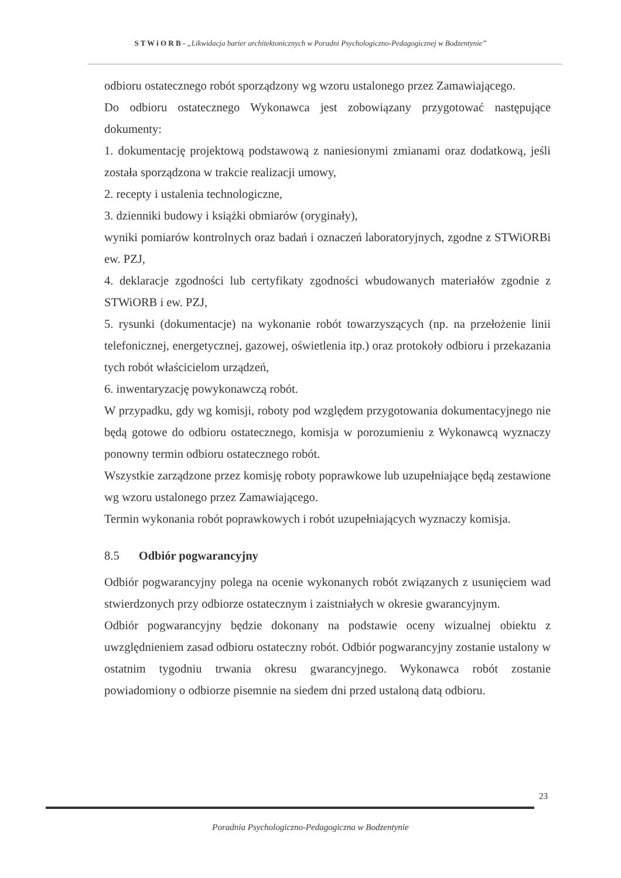S T W i O R B - „Likwidacja barier architektonicznych w Poradni Psychologiczno-Pedagogicznej w Bodzentynie”
odbioru ostatecznego robót sporządzony wg wzoru ustalonego przez Zamawiającego.
Do odbioru ostatecznego Wykonawca jest zobowiązany przygotować następujące dokumenty:
1. dokumentację projektową podstawową z naniesionymi zmianami oraz dodatkową, jeśli została sporządzona w trakcie realizacji umowy,
2. recepty i ustalenia technologiczne,
3. dzienniki budowy i książki obmiarów (oryginały),
wyniki pomiarów kontrolnych oraz badań i oznaczeń laboratoryjnych, zgodne z STWiORBi ew. PZJ,
4. deklaracje zgodności lub certyfikaty zgodności wbudowanych materiałów zgodnie z STWiORB i ew. PZJ,
5. rysunki (dokumentacje) na wykonanie robót towarzyszących (np. na przełożenie linii telefonicznej, energetycznej, gazowej, oświetlenia itp.) oraz protokoły odbioru i przekazania tych robót właścicielom urządzeń,
6. inwentaryzację powykonawczą robót.
W przypadku, gdy wg komisji, roboty pod względem przygotowania dokumentacyjnego nie będą gotowe do odbioru ostatecznego, komisja w porozumieniu z Wykonawcą wyznaczy ponowny termin odbioru ostatecznego robót.
Wszystkie zarządzone przez komisję roboty poprawkowe lub uzupełniające będą zestawione wg wzoru ustalonego przez Zamawiającego.
Termin wykonania robót poprawkowych i robót uzupełniających wyznaczy komisja.
8.5 Odbiór pogwarancyjny
Odbiór pogwarancyjny polega na ocenie wykonanych robót związanych z usunięciem wad stwierdzonych przy odbiorze ostatecznym i zaistniałych w okresie gwarancyjnym.
Odbiór pogwarancyjny będzie dokonany na podstawie oceny wizualnej obiektu z uwzględnieniem zasad odbioru ostateczny robót. Odbiór pogwarancyjny zostanie ustalony w ostatnim tygodniu trwania okresu gwarancyjnego. Wykonawca robót zostanie powiadomiony o odbiorze pisemnie na siedem dni przed ustaloną datą odbioru.
23
Poradnia Psychologiczno-Pedagogiczna w Bodzentynie